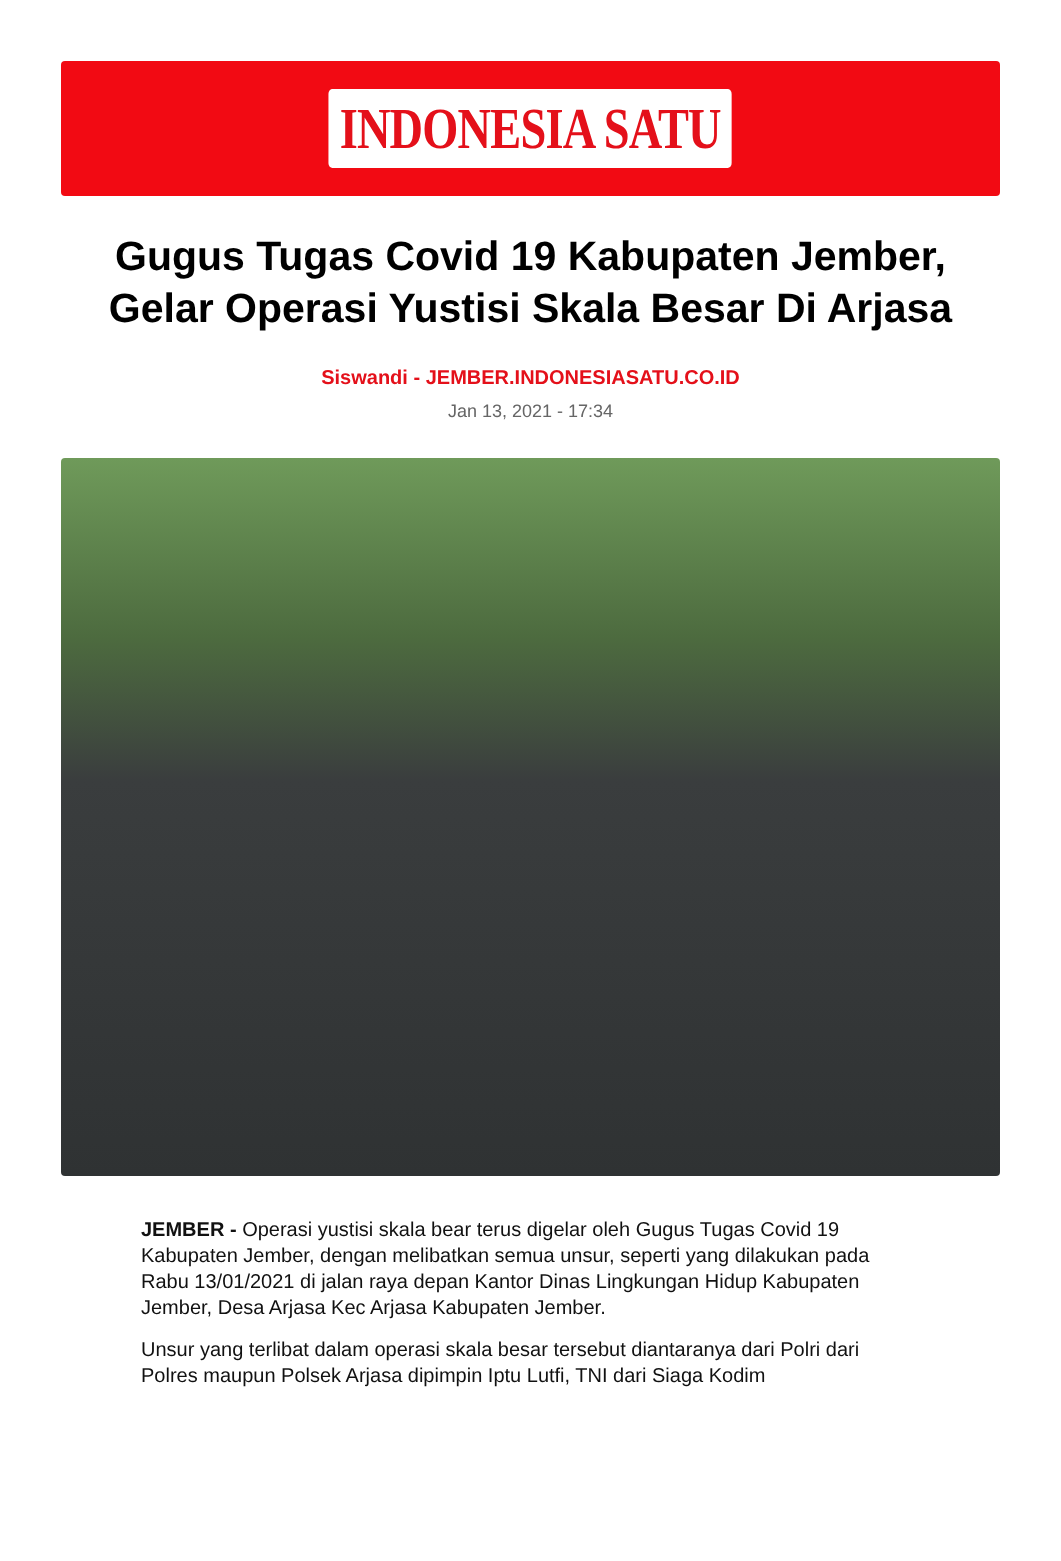INDONESIA SATU
Gugus Tugas Covid 19 Kabupaten Jember, Gelar Operasi Yustisi Skala Besar Di Arjasa
Siswandi - JEMBER.INDONESIASATU.CO.ID
Jan 13, 2021 - 17:34
JEMBER - Operasi yustisi skala bear terus digelar oleh Gugus Tugas Covid 19 Kabupaten Jember, dengan melibatkan semua unsur, seperti yang dilakukan pada Rabu 13/01/2021 di jalan raya depan Kantor Dinas Lingkungan Hidup Kabupaten Jember, Desa Arjasa Kec Arjasa Kabupaten Jember.
Unsur yang terlibat dalam operasi skala besar tersebut diantaranya dari Polri dari Polres maupun Polsek Arjasa dipimpin Iptu Lutfi, TNI dari Siaga Kodim